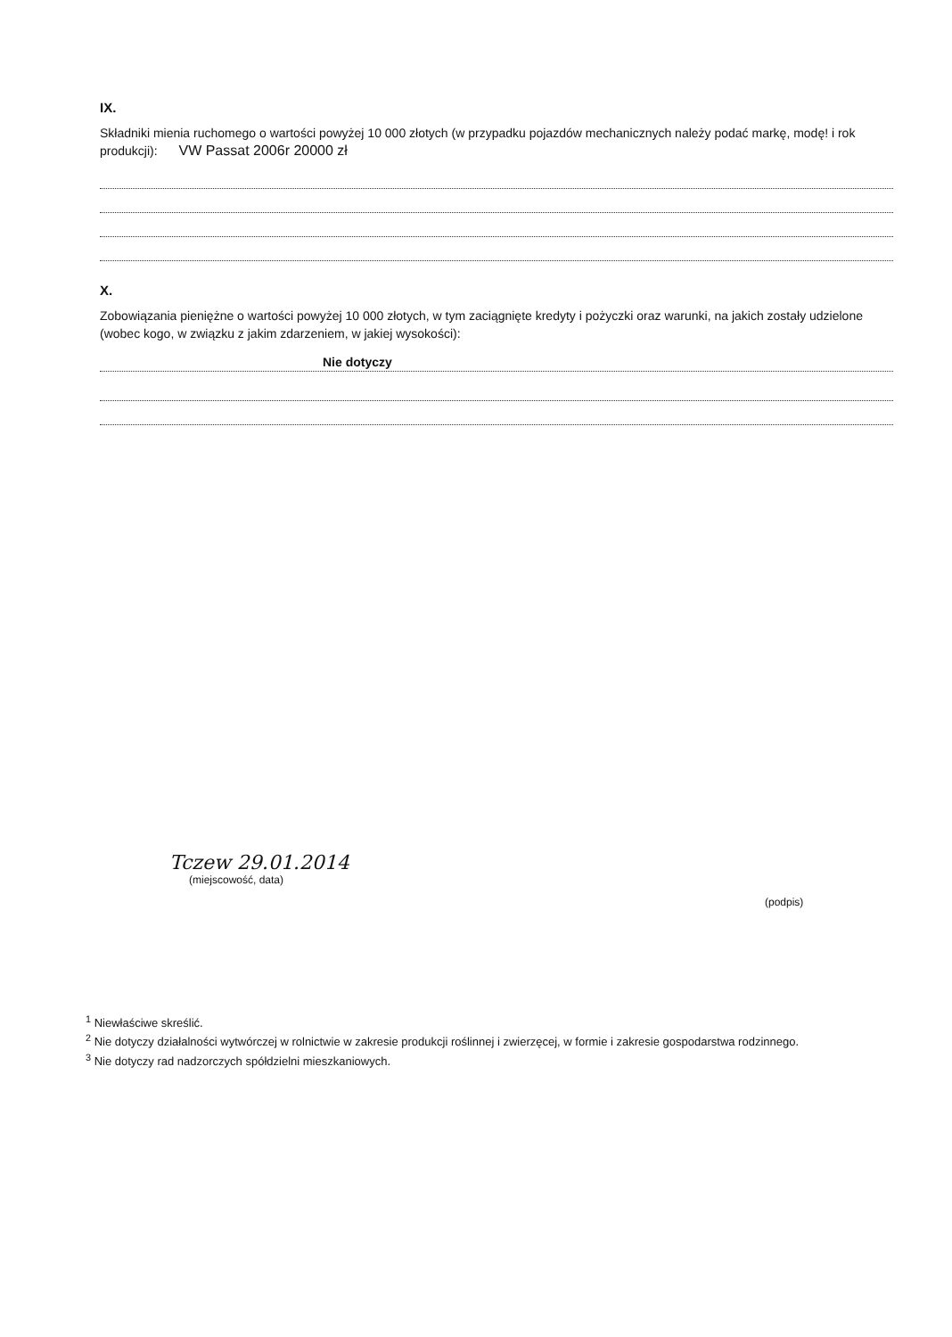IX.
Składniki mienia ruchomego o wartości powyżej 10 000 złotych (w przypadku pojazdów mechanicznych należy podać markę, modę! i rok produkcji): VW Passat 2006r 20000 zł
X.
Zobowiązania pieniężne o wartości powyżej 10 000 złotych, w tym zaciągnięte kredyty i pożyczki oraz warunki, na jakich zostały udzielone (wobec kogo, w związku z jakim zdarzeniem, w jakiej wysokości):
Nie dotyczy
Tczew 29.01.2014
(miejscowość, data)
(podpis)
<sup>1</sup> Niewłaściwe skreślić.
<sup>2</sup> Nie dotyczy działalności wytwórczej w rolnictwie w zakresie produkcji roślinnej i zwierzęcej, w formie i zakresie gospodarstwa rodzinnego.
<sup>3</sup> Nie dotyczy rad nadzorczych spółdzielni mieszkaniowych.